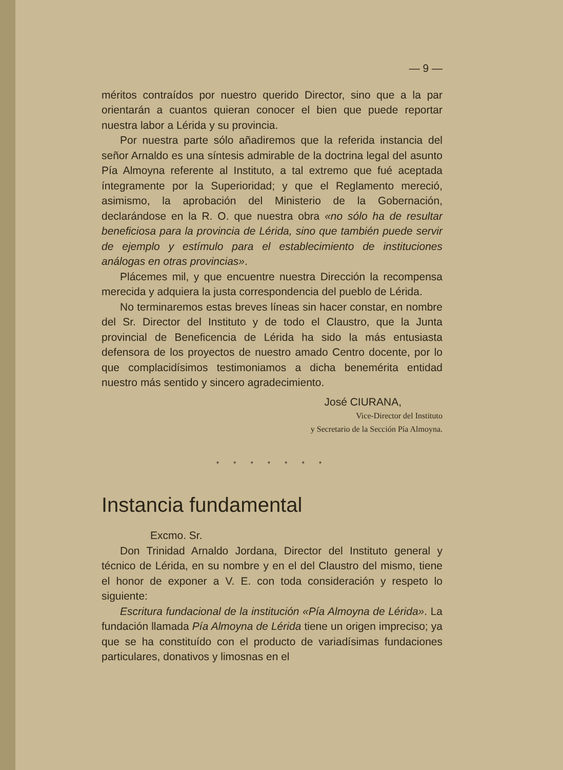— 9 —
méritos contraídos por nuestro querido Director, sino que a la par orientarán a cuantos quieran conocer el bien que puede reportar nuestra labor a Lérida y su provincia.
Por nuestra parte sólo añadiremos que la referida instancia del señor Arnaldo es una síntesis admirable de la doctrina legal del asunto Pía Almoyna referente al Instituto, a tal extremo que fué aceptada íntegramente por la Superioridad; y que el Reglamento mereció, asimismo, la aprobación del Ministerio de la Gobernación, declarándose en la R. O. que nuestra obra «no sólo ha de resultar beneficiosa para la provincia de Lérida, sino que también puede servir de ejemplo y estímulo para el establecimiento de instituciones análogas en otras provincias».
Plácemes mil, y que encuentre nuestra Dirección la recompensa merecida y adquiera la justa correspondencia del pueblo de Lérida.
No terminaremos estas breves líneas sin hacer constar, en nombre del Sr. Director del Instituto y de todo el Claustro, que la Junta provincial de Beneficencia de Lérida ha sido la más entusiasta defensora de los proyectos de nuestro amado Centro docente, por lo que complacidísimos testimoniamos a dicha benemérita entidad nuestro más sentido y sincero agradecimiento.
José CIURANA,
Vice-Director del Instituto
y Secretario de la Sección Pía Almoyna.
* * * * * * *
Instancia fundamental
Excmo. Sr.
Don Trinidad Arnaldo Jordana, Director del Instituto general y técnico de Lérida, en su nombre y en el del Claustro del mismo, tiene el honor de exponer a V. E. con toda consideración y respeto lo siguiente:
Escritura fundacional de la institución «Pía Almoyna de Lérida». La fundación llamada Pía Almoyna de Lérida tiene un origen impreciso; ya que se ha constituído con el producto de variadísimas fundaciones particulares, donativos y limosnas en el